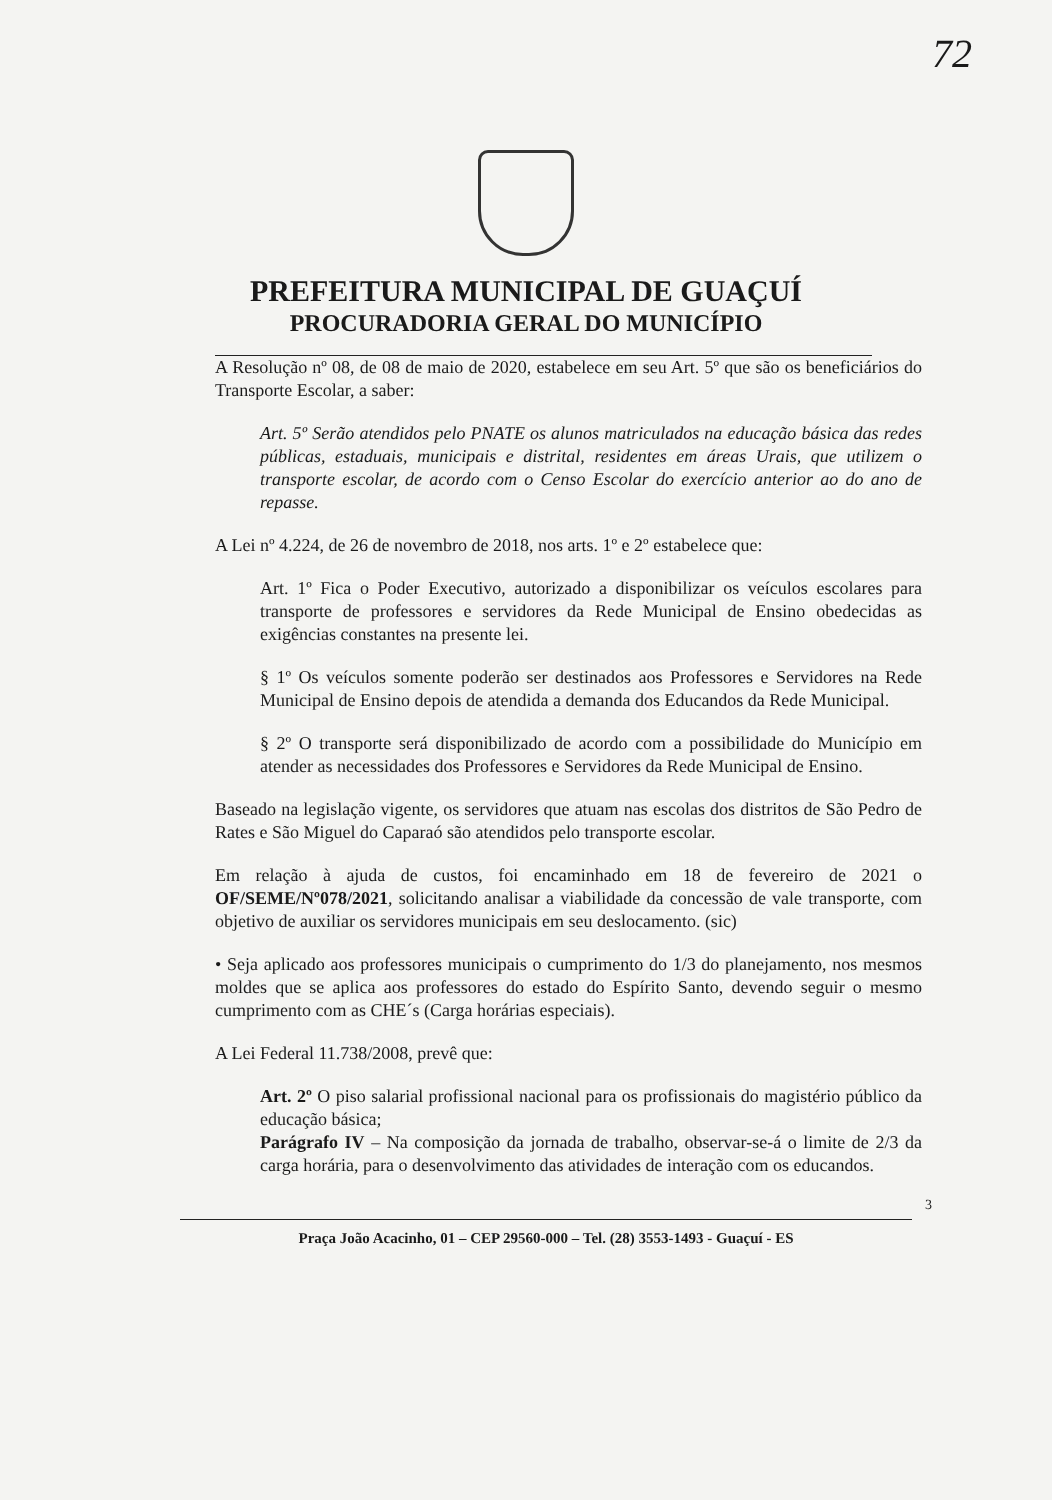72
PREFEITURA MUNICIPAL DE GUAÇUÍ
PROCURADORIA GERAL DO MUNICÍPIO
A Resolução nº 08, de 08 de maio de 2020, estabelece em seu Art. 5º que são os beneficiários do Transporte Escolar, a saber:
Art. 5º Serão atendidos pelo PNATE os alunos matriculados na educação básica das redes públicas, estaduais, municipais e distrital, residentes em áreas Urais, que utilizem o transporte escolar, de acordo com o Censo Escolar do exercício anterior ao do ano de repasse.
A Lei nº 4.224, de 26 de novembro de 2018, nos arts. 1º e 2º estabelece que:
Art. 1º Fica o Poder Executivo, autorizado a disponibilizar os veículos escolares para transporte de professores e servidores da Rede Municipal de Ensino obedecidas as exigências constantes na presente lei.
§ 1º Os veículos somente poderão ser destinados aos Professores e Servidores na Rede Municipal de Ensino depois de atendida a demanda dos Educandos da Rede Municipal.
§ 2º O transporte será disponibilizado de acordo com a possibilidade do Município em atender as necessidades dos Professores e Servidores da Rede Municipal de Ensino.
Baseado na legislação vigente, os servidores que atuam nas escolas dos distritos de São Pedro de Rates e São Miguel do Caparaó são atendidos pelo transporte escolar.
Em relação à ajuda de custos, foi encaminhado em 18 de fevereiro de 2021 o OF/SEME/Nº078/2021, solicitando analisar a viabilidade da concessão de vale transporte, com objetivo de auxiliar os servidores municipais em seu deslocamento. (sic)
• Seja aplicado aos professores municipais o cumprimento do 1/3 do planejamento, nos mesmos moldes que se aplica aos professores do estado do Espírito Santo, devendo seguir o mesmo cumprimento com as CHE´s (Carga horárias especiais).
A Lei Federal 11.738/2008, prevê que:
Art. 2º O piso salarial profissional nacional para os profissionais do magistério público da educação básica;
Parágrafo IV – Na composição da jornada de trabalho, observar-se-á o limite de 2/3 da carga horária, para o desenvolvimento das atividades de interação com os educandos.
3
Praça João Acacinho, 01 – CEP 29560-000 – Tel. (28) 3553-1493 - Guaçuí - ES